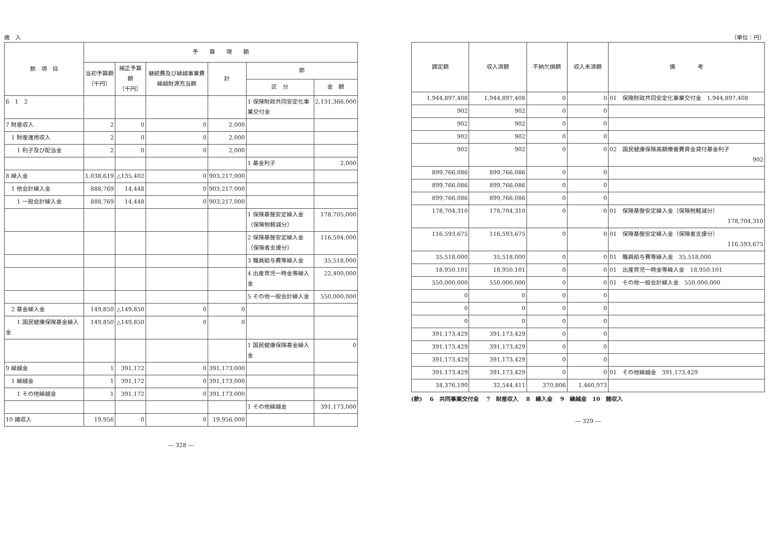歳　入
| 款 項 目 | 予 算 現 額 | | | | | |
| --- | --- | --- | --- | --- | --- | --- |
| | 当初予算額 （千円） | 補正予算額 （千円） | 継続費及び繰越事業費繰越財源充当額 | 計 | 節 | |
| | | | | | 区 分 | 金 額 |
| 6 1 2 | | | | | 1 保険財政共同安定化事業交付金 | 2,131,366,000 |
| 7 財産収入 | 2 | 0 | 0 | 2,000 | | |
| 1 財産運用収入 | 2 | 0 | 0 | 2,000 | | |
| 1 利子及び配当金 | 2 | 0 | 0 | 2,000 | | |
| | | | | | 1 基金利子 | 2,000 |
| 8 繰入金 | 1,038,619 | △135,402 | 0 | 903,217,000 | | |
| 1 他会計繰入金 | 888,769 | 14,448 | 0 | 903,217,000 | | |
| 1 一般会計繰入金 | 888,769 | 14,448 | 0 | 903,217,000 | | |
| | | | | | 1 保険基盤安定繰入金（保険税軽減分） | 178,705,000 |
| | | | | | 2 保険基盤安定繰入金（保険者支援分） | 116,594,000 |
| | | | | | 3 職員給与費等繰入金 | 35,518,000 |
| | | | | | 4 出産育児一時金等繰入金 | 22,400,000 |
| | | | | | 5 その他一般会計繰入金 | 550,000,000 |
| 2 基金繰入金 | 149,850 | △149,850 | 0 | 0 | | |
| 1 国民健康保険基金繰入金 | 149,850 | △149,850 | 0 | 0 | | |
| | | | | | 1 国民健康保険基金繰入金 | 0 |
| 9 繰越金 | 1 | 391,172 | 0 | 391,173,000 | | |
| 1 繰越金 | 1 | 391,172 | 0 | 391,173,000 | | |
| 1 その他繰越金 | 1 | 391,172 | 0 | 391,173,000 | | |
| | | | | | 1 その他繰越金 | 391,173,000 |
| 10 諸収入 | 19,956 | 0 | 0 | 19,956,000 | | |
― 328 ―
（単位：円）
| 調定額 | 収入済額 | 不納欠損額 | 収入未済額 | 備 考 |
| --- | --- | --- | --- | --- |
| 1,944,897,408 | 1,944,897,408 | 0 | 0 | 01 保険財政共同安定化事業交付金 1,944,897,408 |
| 902 | 902 | 0 | 0 | |
| 902 | 902 | 0 | 0 | |
| 902 | 902 | 0 | 0 | |
| 902 | 902 | 0 | 0 | 02 国民健康保険高額療養費資金貸付基金利子 902 |
| 899,766,086 | 899,766,086 | 0 | 0 | |
| 899,766,086 | 899,766,086 | 0 | 0 | |
| 899,766,086 | 899,766,086 | 0 | 0 | |
| 178,704,310 | 178,704,310 | 0 | 0 | 01 保険基盤安定繰入金（保険税軽減分） 178,704,310 |
| 116,593,675 | 116,593,675 | 0 | 0 | 01 保険基盤安定繰入金（保険者支援分） 116,593,675 |
| 35,518,000 | 35,518,000 | 0 | 0 | 01 職員給与費等繰入金 35,518,000 |
| 18,950,101 | 18,950,101 | 0 | 0 | 01 出産育児一時金等繰入金 18,950,101 |
| 550,000,000 | 550,000,000 | 0 | 0 | 01 その他一般会計繰入金 550,000,000 |
| 0 | 0 | 0 | 0 | |
| 0 | 0 | 0 | 0 | |
| 0 | 0 | 0 | 0 | |
| 391,173,429 | 391,173,429 | 0 | 0 | |
| 391,173,429 | 391,173,429 | 0 | 0 | |
| 391,173,429 | 391,173,429 | 0 | 0 | |
| 391,173,429 | 391,173,429 | 0 | 0 | 01 その他繰越金 391,173,429 |
| 34,376,190 | 32,544,411 | 370,806 | 1,460,973 | |
(款)　 6　共同事業交付金　 7　財産収入　 8　繰入金　 9　繰越金　10　諸収入
― 329 ―